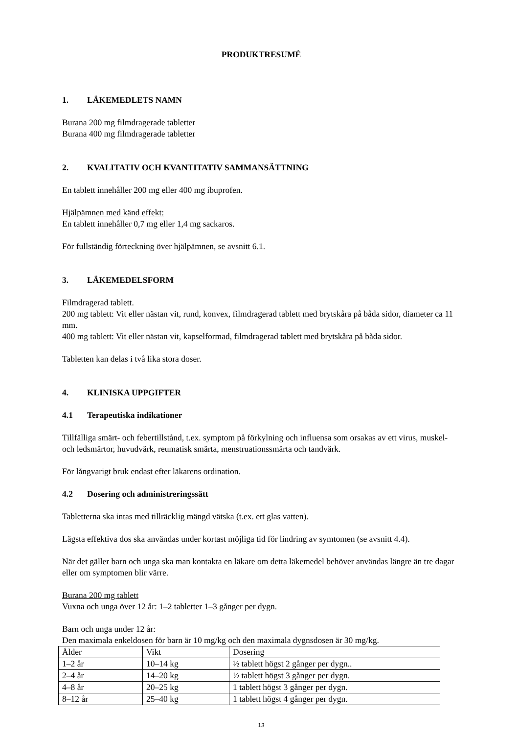PRODUKTRESUMÉ
1. LÄKEMEDLETS NAMN
Burana 200 mg filmdragerade tabletter
Burana 400 mg filmdragerade tabletter
2. KVALITATIV OCH KVANTITATIV SAMMANSÄTTNING
En tablett innehåller 200 mg eller 400 mg ibuprofen.
Hjälpämnen med känd effekt:
En tablett innehåller 0,7 mg eller 1,4 mg sackaros.
För fullständig förteckning över hjälpämnen, se avsnitt 6.1.
3. LÄKEMEDELSFORM
Filmdragerad tablett.
200 mg tablett: Vit eller nästan vit, rund, konvex, filmdragerad tablett med brytskåra på båda sidor, diameter ca 11 mm.
400 mg tablett: Vit eller nästan vit, kapselformad, filmdragerad tablett med brytskåra på båda sidor.
Tabletten kan delas i två lika stora doser.
4. KLINISKA UPPGIFTER
4.1 Terapeutiska indikationer
Tillfälliga smärt- och febertillstånd, t.ex. symptom på förkylning och influensa som orsakas av ett virus, muskel- och ledsmärtor, huvudvärk, reumatisk smärta, menstruationssmärta och tandvärk.
För långvarigt bruk endast efter läkarens ordination.
4.2 Dosering och administreringssätt
Tabletterna ska intas med tillräcklig mängd vätska (t.ex. ett glas vatten).
Lägsta effektiva dos ska användas under kortast möjliga tid för lindring av symtomen (se avsnitt 4.4).
När det gäller barn och unga ska man kontakta en läkare om detta läkemedel behöver användas längre än tre dagar eller om symptomen blir värre.
Burana 200 mg tablett
Vuxna och unga över 12 år: 1–2 tabletter 1–3 gånger per dygn.
Barn och unga under 12 år:
Den maximala enkeldosen för barn är 10 mg/kg och den maximala dygnsdosen är 30 mg/kg.
| Ålder | Vikt | Dosering |
| 1–2 år | 10–14 kg | ½ tablett högst 2 gånger per dygn.. |
| 2–4 år | 14–20 kg | ½ tablett högst 3 gånger per dygn. |
| 4–8 år | 20–25 kg | 1 tablett högst 3 gånger per dygn. |
| 8–12 år | 25–40 kg | 1 tablett högst 4 gånger per dygn. |
13